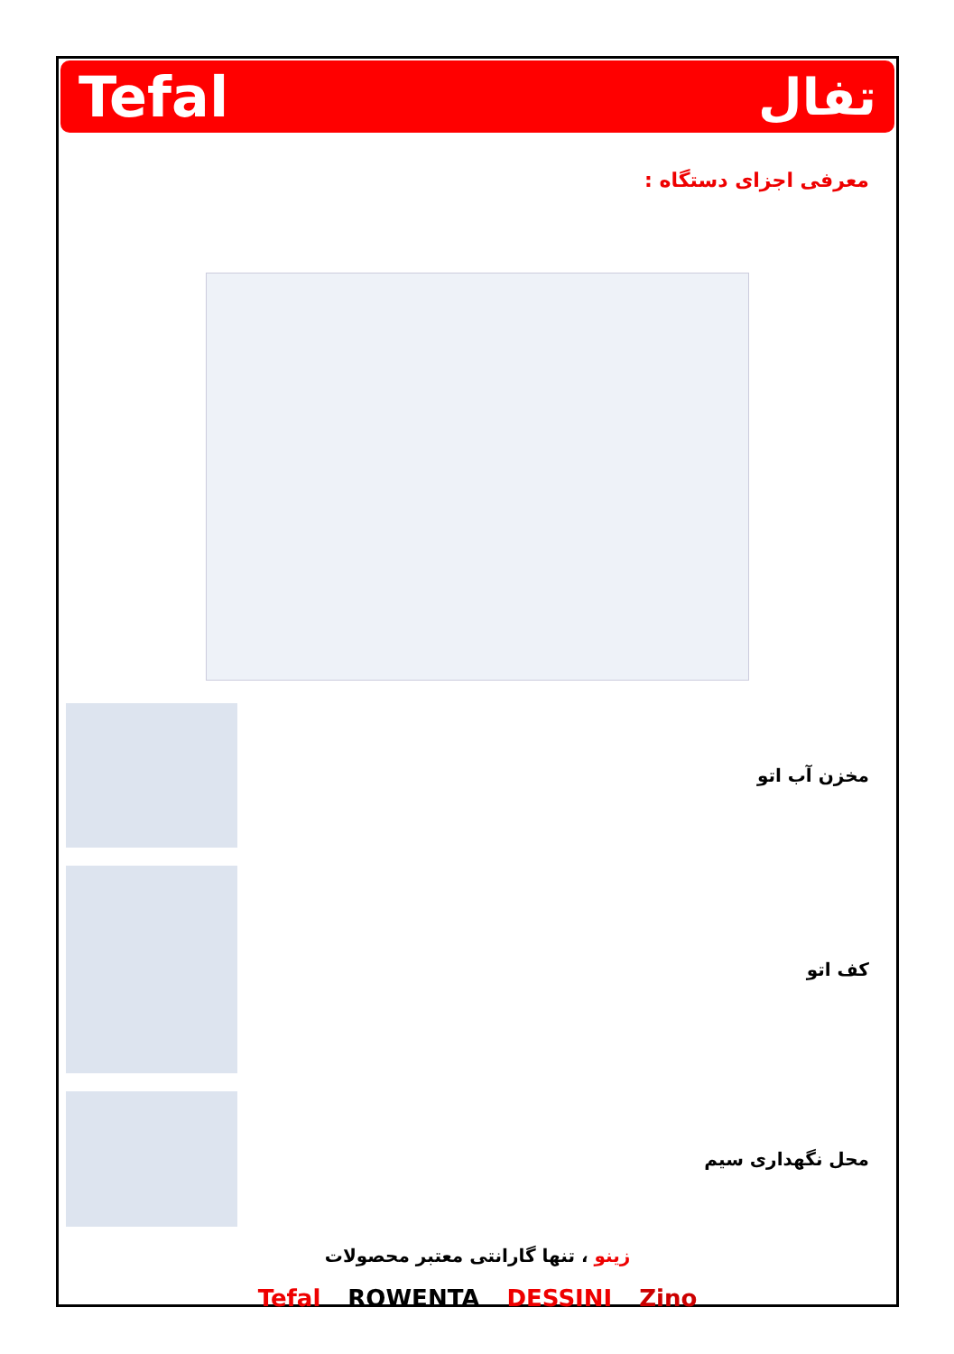Tefal تفال
معرفی اجزای دستگاه :
مخزن آب اتو
کف اتو
محل نگهداری سیم
زینو ، تنها گارانتی معتبر محصولات
Tefal ROWENTA DESSINI Zino